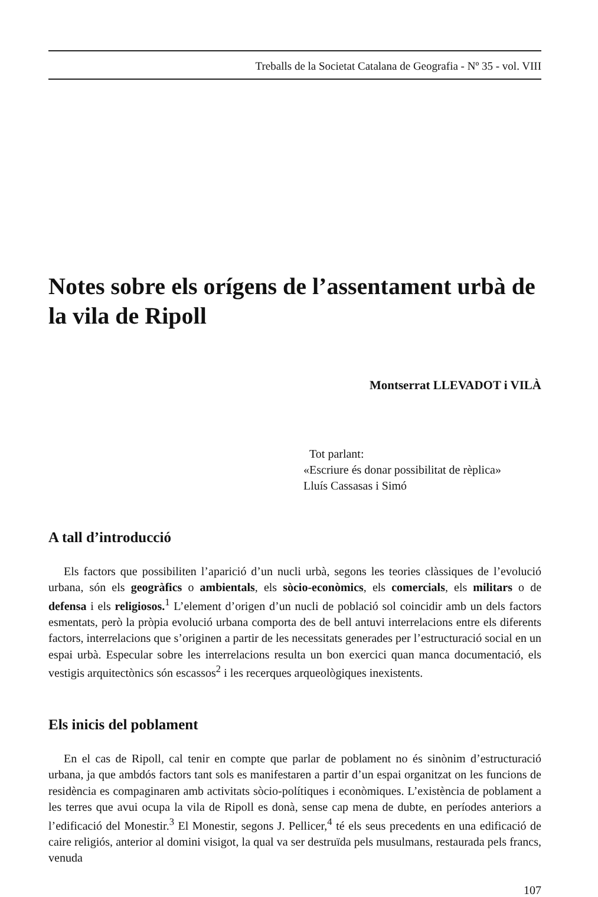Treballs de la Societat Catalana de Geografia - Nº 35 - vol. VIII
Notes sobre els orígens de l’assentament urbà de la vila de Ripoll
Montserrat LLEVADOT i VILÀ
Tot parlant:
«Escriure és donar possibilitat de rèplica»
Lluís Cassasas i Simó
A tall d’introducció
Els factors que possibiliten l’aparició d’un nucli urbà, segons les teories clàssiques de l’evolució urbana, són els geogràfics o ambientals, els sòcio-econòmics, els comercials, els militars o de defensa i els religiosos.<sup>1</sup> L’element d’origen d’un nucli de població sol coincidir amb un dels factors esmentats, però la pròpia evolució urbana comporta des de bell antuvi interrelacions entre els diferents factors, interrelacions que s’originen a partir de les necessitats generades per l’estructuració social en un espai urbà. Especular sobre les interrelacions resulta un bon exercici quan manca documentació, els vestigis arquitectònics són escassos<sup>2</sup> i les recerques arqueològiques inexistents.
Els inicis del poblament
En el cas de Ripoll, cal tenir en compte que parlar de poblament no és sinònim d’estructuració urbana, ja que ambdós factors tant sols es manifestaren a partir d’un espai organitzat on les funcions de residència es compaginaren amb activitats sòcio-polítiques i econòmiques. L’existència de poblament a les terres que avui ocupa la vila de Ripoll es donà, sense cap mena de dubte, en períodes anteriors a l’edificació del Monestir.<sup>3</sup> El Monestir, segons J. Pellicer,<sup>4</sup> té els seus precedents en una edificació de caire religiós, anterior al domini visigot, la qual va ser destruïda pels musulmans, restaurada pels francs, venuda
107